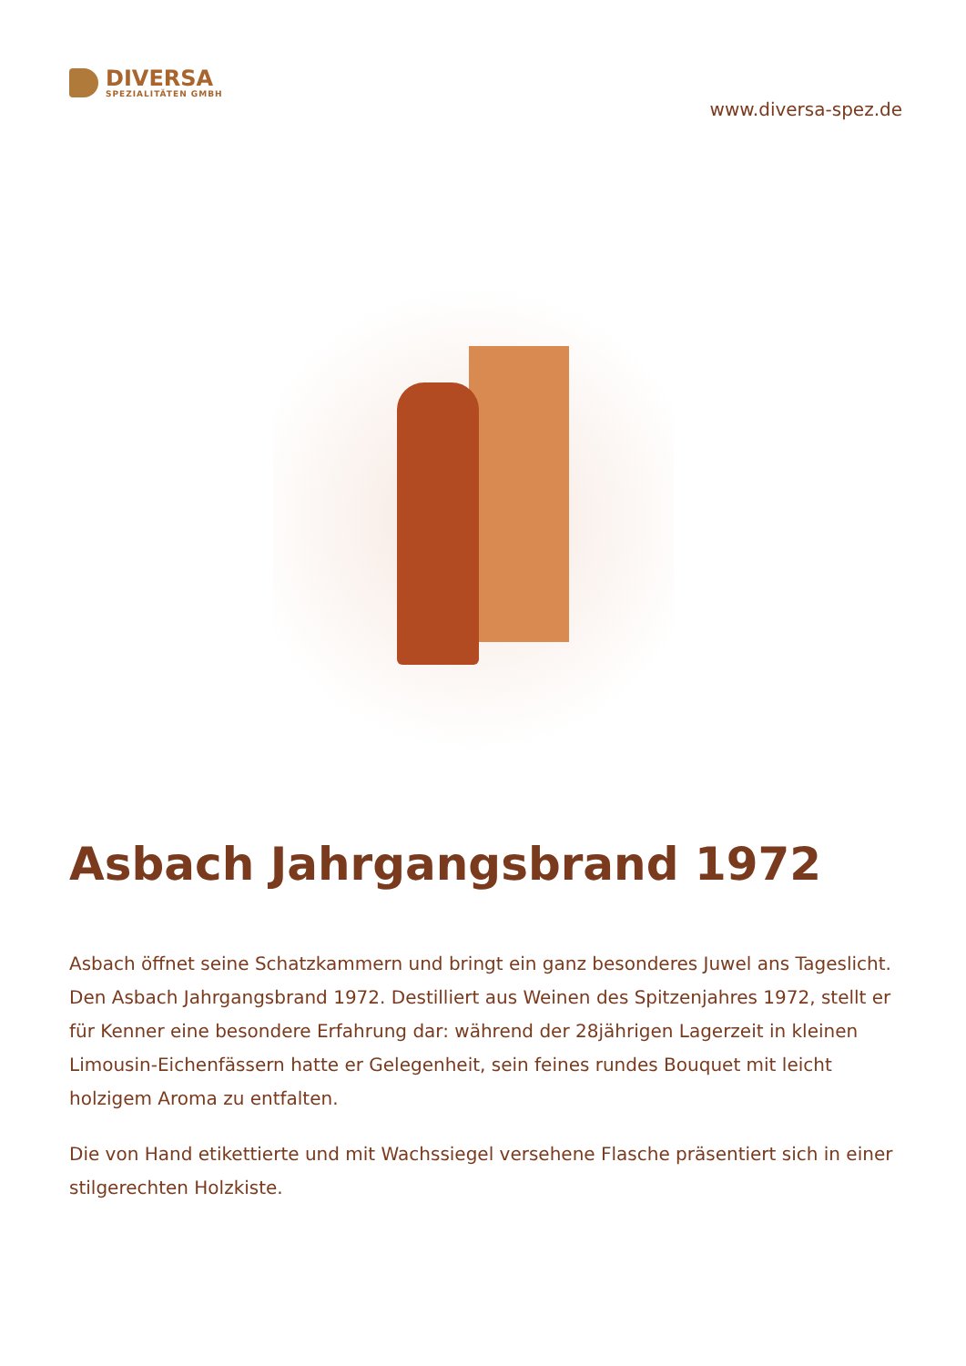DIVERSA
SPEZIALITÄTEN GMBH
www.diversa-spez.de
Asbach Jahrgangsbrand 1972
Asbach öffnet seine Schatzkammern und bringt ein ganz besonderes Juwel ans Tageslicht. Den Asbach Jahrgangsbrand 1972. Destilliert aus Weinen des Spitzenjahres 1972, stellt er für Kenner eine besondere Erfahrung dar: während der 28jährigen Lagerzeit in kleinen Limousin-Eichenfässern hatte er Gelegenheit, sein feines rundes Bouquet mit leicht holzigem Aroma zu entfalten.
Die von Hand etikettierte und mit Wachssiegel versehene Flasche präsentiert sich in einer stilgerechten Holzkiste.